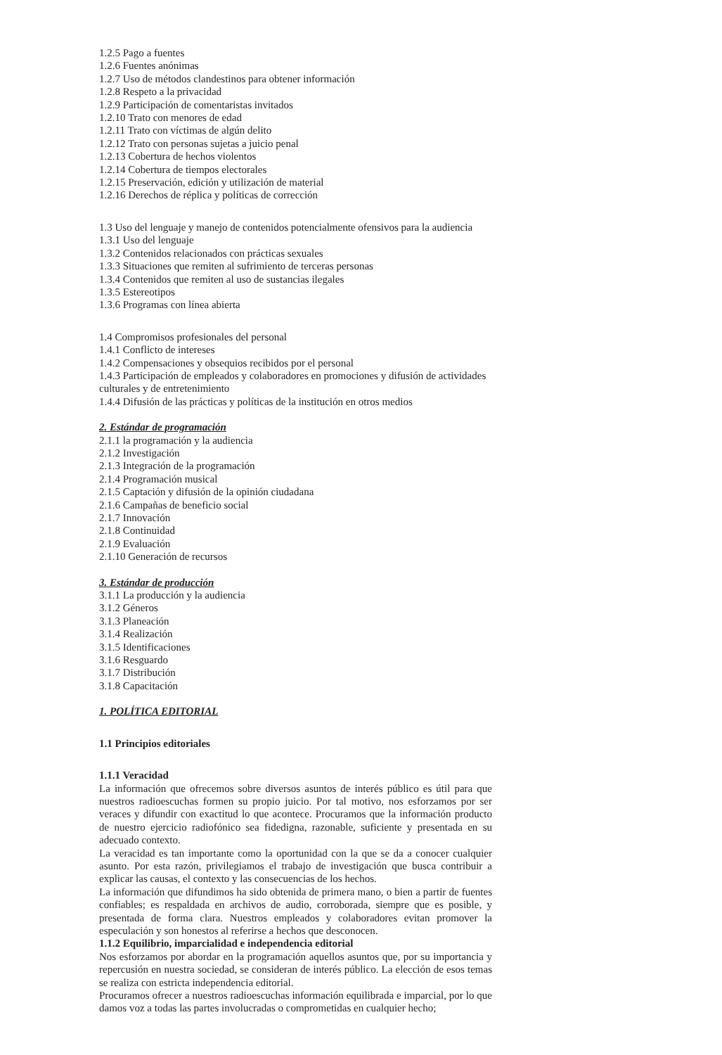1.2.5 Pago a fuentes
1.2.6 Fuentes anónimas
1.2.7 Uso de métodos clandestinos para obtener información
1.2.8 Respeto a la privacidad
1.2.9 Participación de comentaristas invitados
1.2.10 Trato con menores de edad
1.2.11 Trato con víctimas de algún delito
1.2.12 Trato con personas sujetas a juicio penal
1.2.13 Cobertura de hechos violentos
1.2.14 Cobertura de tiempos electorales
1.2.15 Preservación, edición y utilización de material
1.2.16 Derechos de réplica y políticas de corrección
1.3 Uso del lenguaje y manejo de contenidos potencialmente ofensivos para la audiencia
1.3.1 Uso del lenguaje
1.3.2 Contenidos relacionados con prácticas sexuales
1.3.3 Situaciones que remiten al sufrimiento de terceras personas
1.3.4 Contenidos que remiten al uso de sustancias ilegales
1.3.5 Estereotipos
1.3.6 Programas con línea abierta
1.4 Compromisos profesionales del personal
1.4.1 Conflicto de intereses
1.4.2 Compensaciones y obsequios recibidos por el personal
1.4.3 Participación de empleados y colaboradores en promociones y difusión de actividades culturales y de entretenimiento
1.4.4 Difusión de las prácticas y políticas de la institución en otros medios
2. Estándar de programación
2.1.1 la programación y la audiencia
2.1.2 Investigación
2.1.3 Integración de la programación
2.1.4 Programación musical
2.1.5 Captación y difusión de la opinión ciudadana
2.1.6 Campañas de beneficio social
2.1.7 Innovación
2.1.8 Continuidad
2.1.9 Evaluación
2.1.10 Generación de recursos
3. Estándar de producción
3.1.1 La producción y la audiencia
3.1.2 Géneros
3.1.3 Planeación
3.1.4 Realización
3.1.5 Identificaciones
3.1.6 Resguardo
3.1.7 Distribución
3.1.8 Capacitación
1. POLÍTICA EDITORIAL
1.1 Principios editoriales
1.1.1 Veracidad
La información que ofrecemos sobre diversos asuntos de interés público es útil para que nuestros radioescuchas formen su propio juicio. Por tal motivo, nos esforzamos por ser veraces y difundir con exactitud lo que acontece. Procuramos que la información producto de nuestro ejercicio radiofónico sea fidedigna, razonable, suficiente y presentada en su adecuado contexto.
La veracidad es tan importante como la oportunidad con la que se da a conocer cualquier asunto. Por esta razón, privilegiamos el trabajo de investigación que busca contribuir a explicar las causas, el contexto y las consecuencias de los hechos.
La información que difundimos ha sido obtenida de primera mano, o bien a partir de fuentes confiables; es respaldada en archivos de audio, corroborada, siempre que es posible, y presentada de forma clara. Nuestros empleados y colaboradores evitan promover la especulación y son honestos al referirse a hechos que desconocen.
1.1.2 Equilibrio, imparcialidad e independencia editorial
Nos esforzamos por abordar en la programación aquellos asuntos que, por su importancia y repercusión en nuestra sociedad, se consideran de interés público. La elección de esos temas se realiza con estricta independencia editorial.
Procuramos ofrecer a nuestros radioescuchas información equilibrada e imparcial, por lo que damos voz a todas las partes involucradas o comprometidas en cualquier hecho;